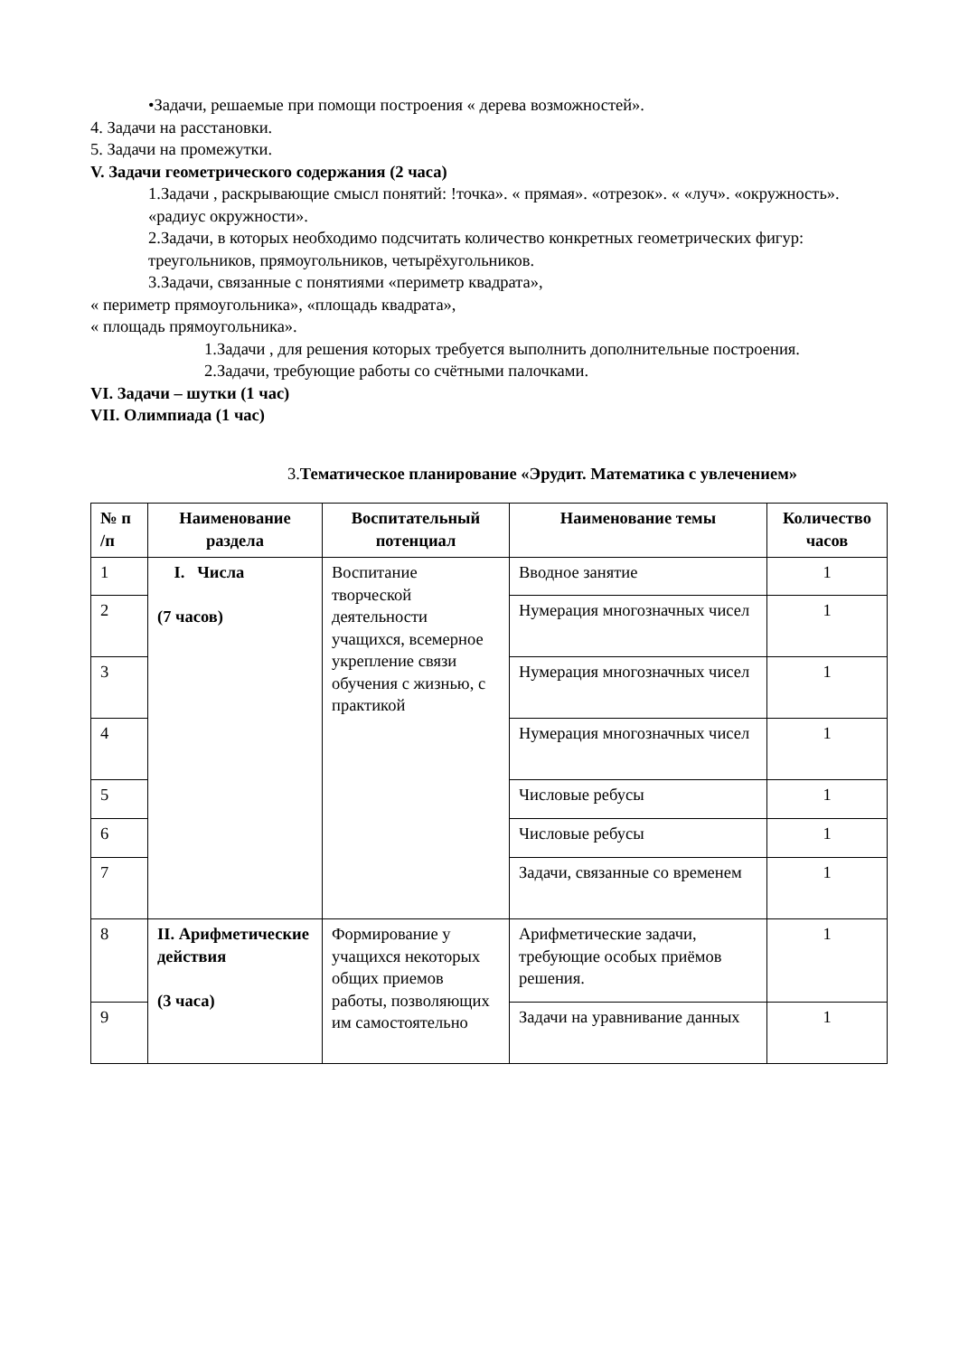•Задачи, решаемые при помощи построения « дерева возможностей».
4. Задачи на расстановки.
5. Задачи на промежутки.
V. Задачи геометрического содержания (2 часа)
1.Задачи , раскрывающие смысл понятий: !точка». « прямая». «отрезок». « «луч». «окружность». «радиус окружности».
2.Задачи, в которых необходимо подсчитать количество конкретных геометрических фигур: треугольников, прямоугольников, четырёхугольников.
3.Задачи, связанные с понятиями «периметр квадрата»,
« периметр прямоугольника», «площадь квадрата»,
« площадь прямоугольника».
1.Задачи , для решения которых требуется выполнить дополнительные построения.
2.Задачи, требующие работы со счётными палочками.
VI. Задачи – шутки (1 час)
VII. Олимпиада (1 час)
3.Тематическое планирование «Эрудит. Математика с увлечением»
| № п /п | Наименование раздела | Воспитательный потенциал | Наименование темы | Количество часов |
| --- | --- | --- | --- | --- |
| 1 | I. Числа (7 часов) | Воспитание творческой деятельности учащихся, всемерное укрепление связи обучения с жизнью, с практикой | Вводное занятие | 1 |
| 2 | | | Нумерация многозначных чисел | 1 |
| 3 | | | Нумерация многозначных чисел | 1 |
| 4 | | | Нумерация многозначных чисел | 1 |
| 5 | | | Числовые ребусы | 1 |
| 6 | | | Числовые ребусы | 1 |
| 7 | | | Задачи, связанные со временем | 1 |
| 8 | II. Арифметические действия (3 часа) | Формирование у учащихся некоторых общих приемов работы, позволяющих им самостоятельно | Арифметические задачи, требующие особых приёмов решения. | 1 |
| 9 | | | Задачи на уравнивание данных | 1 |